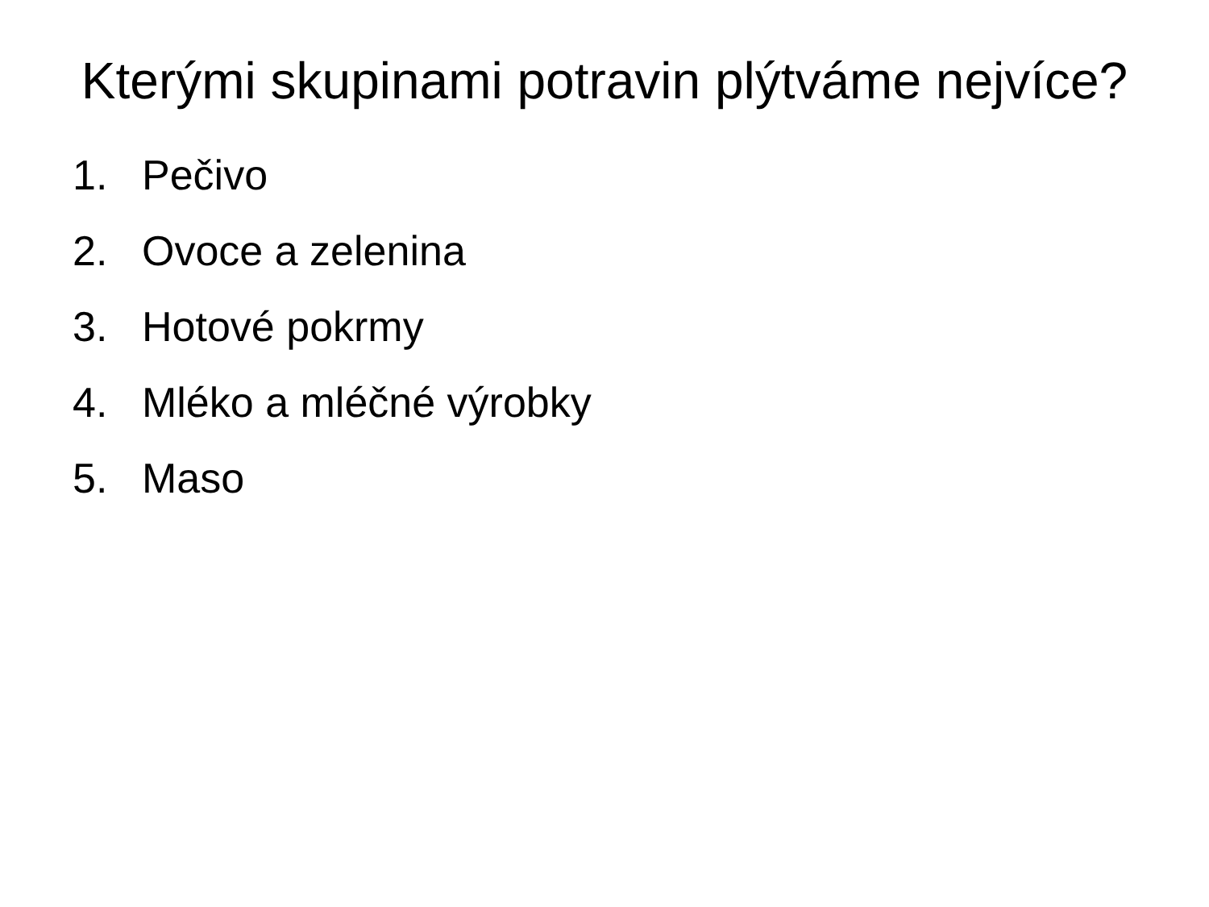Kterými skupinami potravin plýtváme nejvíce?
1. Pečivo
2. Ovoce a zelenina
3. Hotové pokrmy
4. Mléko a mléčné výrobky
5. Maso